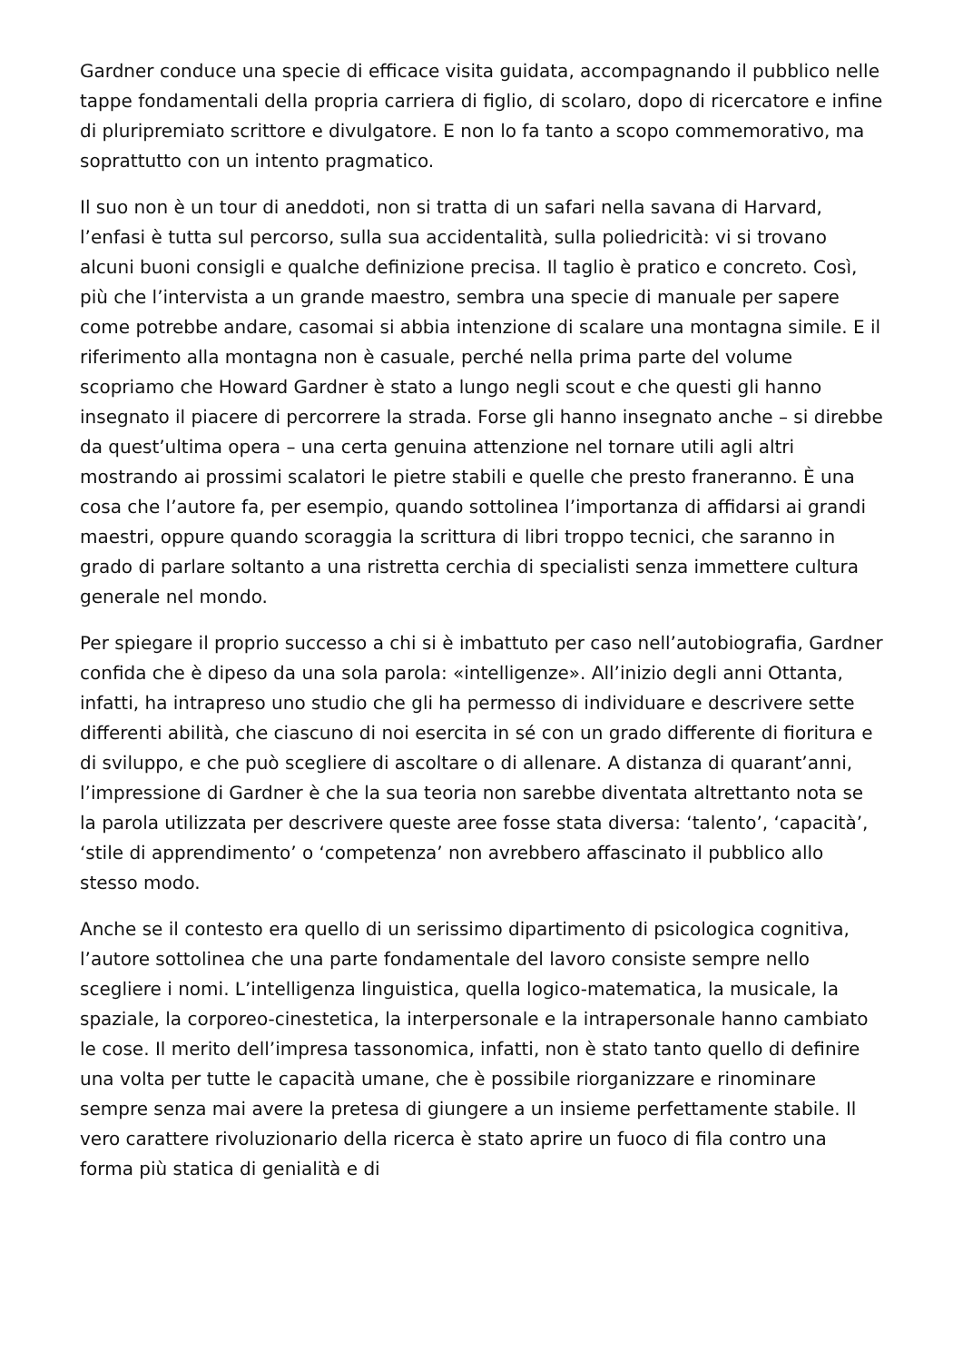Gardner conduce una specie di efficace visita guidata, accompagnando il pubblico nelle tappe fondamentali della propria carriera di figlio, di scolaro, dopo di ricercatore e infine di pluripremiato scrittore e divulgatore. E non lo fa tanto a scopo commemorativo, ma soprattutto con un intento pragmatico.
Il suo non è un tour di aneddoti, non si tratta di un safari nella savana di Harvard, l’enfasi è tutta sul percorso, sulla sua accidentalità, sulla poliedricità: vi si trovano alcuni buoni consigli e qualche definizione precisa. Il taglio è pratico e concreto. Così, più che l’intervista a un grande maestro, sembra una specie di manuale per sapere come potrebbe andare, casomai si abbia intenzione di scalare una montagna simile. E il riferimento alla montagna non è casuale, perché nella prima parte del volume scopriamo che Howard Gardner è stato a lungo negli scout e che questi gli hanno insegnato il piacere di percorrere la strada. Forse gli hanno insegnato anche – si direbbe da quest’ultima opera – una certa genuina attenzione nel tornare utili agli altri mostrando ai prossimi scalatori le pietre stabili e quelle che presto franeranno. È una cosa che l’autore fa, per esempio, quando sottolinea l’importanza di affidarsi ai grandi maestri, oppure quando scoraggia la scrittura di libri troppo tecnici, che saranno in grado di parlare soltanto a una ristretta cerchia di specialisti senza immettere cultura generale nel mondo.
Per spiegare il proprio successo a chi si è imbattuto per caso nell’autobiografia, Gardner confida che è dipeso da una sola parola: «intelligenze». All’inizio degli anni Ottanta, infatti, ha intrapreso uno studio che gli ha permesso di individuare e descrivere sette differenti abilità, che ciascuno di noi esercita in sé con un grado differente di fioritura e di sviluppo, e che può scegliere di ascoltare o di allenare. A distanza di quarant’anni, l’impressione di Gardner è che la sua teoria non sarebbe diventata altrettanto nota se la parola utilizzata per descrivere queste aree fosse stata diversa: ‘talento’, ‘capacità’, ‘stile di apprendimento’ o ‘competenza’ non avrebbero affascinato il pubblico allo stesso modo.
Anche se il contesto era quello di un serissimo dipartimento di psicologica cognitiva, l’autore sottolinea che una parte fondamentale del lavoro consiste sempre nello scegliere i nomi. L’intelligenza linguistica, quella logico-matematica, la musicale, la spaziale, la corporeo-cinestetica, la interpersonale e la intrapersonale hanno cambiato le cose. Il merito dell’impresa tassonomica, infatti, non è stato tanto quello di definire una volta per tutte le capacità umane, che è possibile riorganizzare e rinominare sempre senza mai avere la pretesa di giungere a un insieme perfettamente stabile. Il vero carattere rivoluzionario della ricerca è stato aprire un fuoco di fila contro una forma più statica di genialità e di